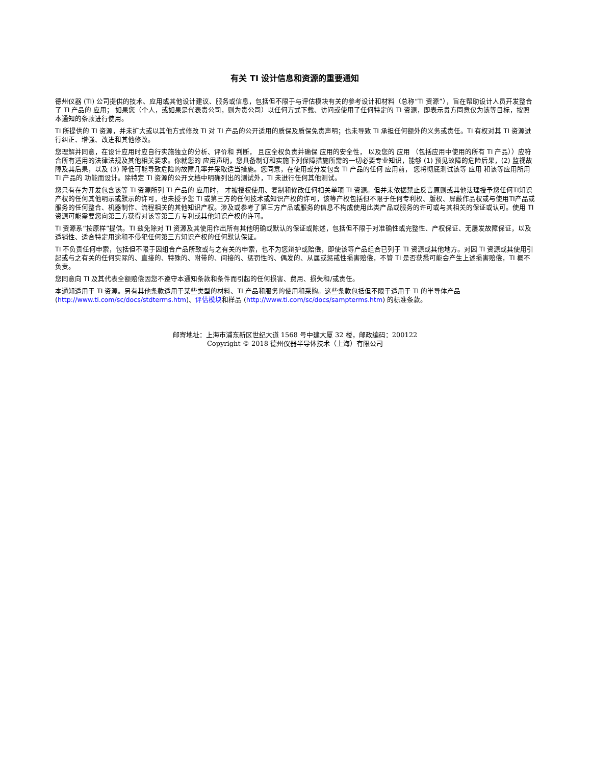有关 TI 设计信息和资源的重要通知
德州仪器 (TI) 公司提供的技术、应用或其他设计建议、服务或信息，包括但不限于与评估模块有关的参考设计和材料（总称“TI 资源”），旨在帮助设计人员开发整合了 TI 产品的 应用； 如果您（个人，或如果是代表贵公司，则为贵公司）以任何方式下载、访问或使用了任何特定的 TI 资源，即表示贵方同意仅为该等目标，按照本通知的条款进行使用。
TI 所提供的 TI 资源，并未扩大或以其他方式修改 TI 对 TI 产品的公开适用的质保及质保免责声明；也未导致 TI 承担任何额外的义务或责任。TI 有权对其 TI 资源进行纠正、增强、改进和其他修改。
您理解并同意，在设计应用时应自行实施独立的分析、评价和 判断， 且应全权负责并确保 应用的安全性， 以及您的 应用 （包括应用中使用的所有 TI 产品））应符合所有适用的法律法规及其他相关要求。你就您的 应用声明，您具备制订和实施下列保障措施所需的一切必要专业知识，能够 (1) 预见故障的危险后果，(2) 监视故障及其后果，以及 (3) 降低可能导致危险的故障几率并采取适当措施。您同意，在使用或分发包含 TI 产品的任何 应用前， 您将彻底测试该等 应用 和该等应用所用 TI 产品的 功能而设计。除特定 TI 资源的公开文档中明确列出的测试外，TI 未进行任何其他测试。
您只有在为开发包含该等 TI 资源所列 TI 产品的 应用时， 才被授权使用、复制和修改任何相关单项 TI 资源。但并未依据禁止反言原则或其他法理授予您任何TI知识产权的任何其他明示或默示的许可，也未授予您 TI 或第三方的任何技术或知识产权的许可，该等产权包括但不限于任何专利权、版权、屏蔽作品权或与使用TI产品或服务的任何整合、机器制作、流程相关的其他知识产权。涉及或参考了第三方产品或服务的信息不构成使用此类产品或服务的许可或与其相关的保证或认可。使用 TI 资源可能需要您向第三方获得对该等第三方专利或其他知识产权的许可。
TI 资源系“按原样”提供。TI 兹免除对 TI 资源及其使用作出所有其他明确或默认的保证或陈述，包括但不限于对准确性或完整性、产权保证、无屡发故障保证，以及适销性、适合特定用途和不侵犯任何第三方知识产权的任何默认保证。
TI 不负责任何申索，包括但不限于因组合产品所致或与之有关的申索，也不为您辩护或赔偿，即使该等产品组合已列于 TI 资源或其他地方。对因 TI 资源或其使用引起或与之有关的任何实际的、直接的、特殊的、附带的、间接的、惩罚性的、偶发的、从属或惩戒性损害赔偿，不管 TI 是否获悉可能会产生上述损害赔偿，TI 概不负责。
您同意向 TI 及其代表全额赔偿因您不遵守本通知条款和条件而引起的任何损害、费用、损失和/或责任。
本通知适用于 TI 资源。另有其他条款适用于某些类型的材料、TI 产品和服务的使用和采购。这些条款包括但不限于适用于 TI 的半导体产品 (http://www.ti.com/sc/docs/stdterms.htm)、评估模块和样品 (http://www.ti.com/sc/docs/sampterms.htm) 的标准条款。
邮寄地址：上海市浦东新区世纪大道 1568 号中建大厦 32 楼，邮政编码：200122
Copyright © 2018 德州仪器半导体技术（上海）有限公司